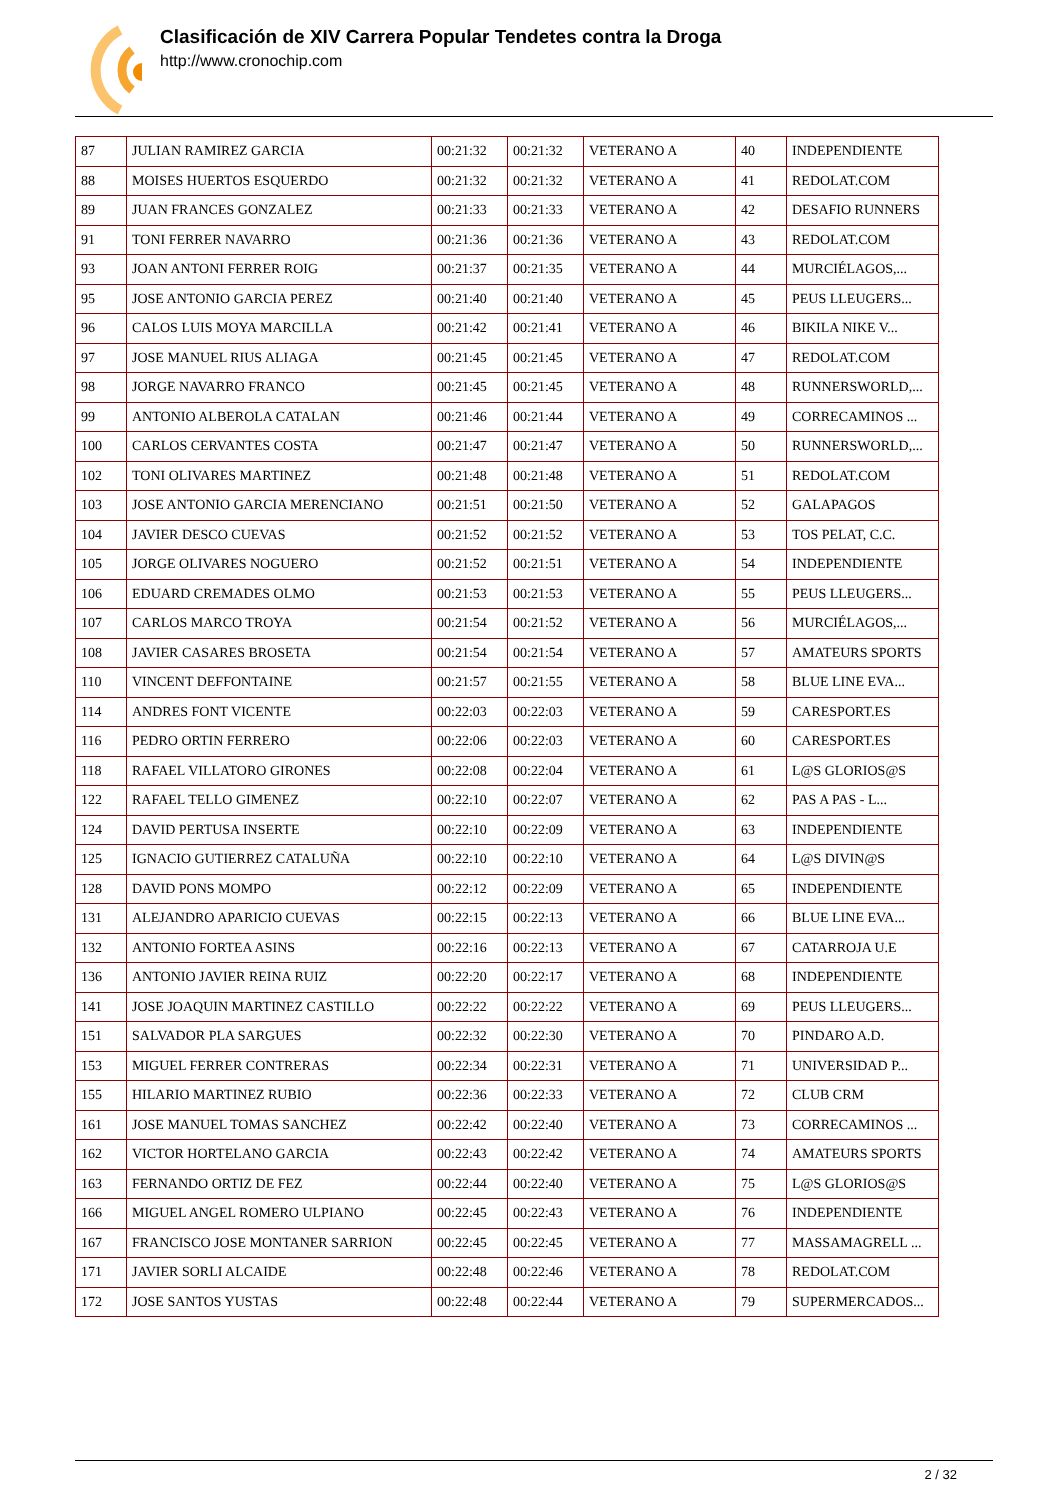Clasificación de XIV Carrera Popular Tendetes contra la Droga
http://www.cronochip.com
| 87 | JULIAN RAMIREZ GARCIA | 00:21:32 | 00:21:32 | VETERANO A | 40 | INDEPENDIENTE |
| 88 | MOISES HUERTOS ESQUERDO | 00:21:32 | 00:21:32 | VETERANO A | 41 | REDOLAT.COM |
| 89 | JUAN FRANCES GONZALEZ | 00:21:33 | 00:21:33 | VETERANO A | 42 | DESAFIO RUNNERS |
| 91 | TONI FERRER NAVARRO | 00:21:36 | 00:21:36 | VETERANO A | 43 | REDOLAT.COM |
| 93 | JOAN ANTONI FERRER ROIG | 00:21:37 | 00:21:35 | VETERANO A | 44 | MURCIÉLAGOS,... |
| 95 | JOSE ANTONIO GARCIA PEREZ | 00:21:40 | 00:21:40 | VETERANO A | 45 | PEUS LLEUGERS... |
| 96 | CALOS LUIS MOYA MARCILLA | 00:21:42 | 00:21:41 | VETERANO A | 46 | BIKILA NIKE V... |
| 97 | JOSE MANUEL RIUS ALIAGA | 00:21:45 | 00:21:45 | VETERANO A | 47 | REDOLAT.COM |
| 98 | JORGE NAVARRO FRANCO | 00:21:45 | 00:21:45 | VETERANO A | 48 | RUNNERSWORLD,... |
| 99 | ANTONIO ALBEROLA CATALAN | 00:21:46 | 00:21:44 | VETERANO A | 49 | CORRECAMINOS ... |
| 100 | CARLOS CERVANTES COSTA | 00:21:47 | 00:21:47 | VETERANO A | 50 | RUNNERSWORLD,... |
| 102 | TONI OLIVARES MARTINEZ | 00:21:48 | 00:21:48 | VETERANO A | 51 | REDOLAT.COM |
| 103 | JOSE ANTONIO GARCIA MERENCIANO | 00:21:51 | 00:21:50 | VETERANO A | 52 | GALAPAGOS |
| 104 | JAVIER DESCO CUEVAS | 00:21:52 | 00:21:52 | VETERANO A | 53 | TOS PELAT, C.C. |
| 105 | JORGE OLIVARES NOGUERO | 00:21:52 | 00:21:51 | VETERANO A | 54 | INDEPENDIENTE |
| 106 | EDUARD CREMADES OLMO | 00:21:53 | 00:21:53 | VETERANO A | 55 | PEUS LLEUGERS... |
| 107 | CARLOS MARCO TROYA | 00:21:54 | 00:21:52 | VETERANO A | 56 | MURCIÉLAGOS,... |
| 108 | JAVIER CASARES BROSETA | 00:21:54 | 00:21:54 | VETERANO A | 57 | AMATEURS SPORTS |
| 110 | VINCENT DEFFONTAINE | 00:21:57 | 00:21:55 | VETERANO A | 58 | BLUE LINE EVA... |
| 114 | ANDRES FONT VICENTE | 00:22:03 | 00:22:03 | VETERANO A | 59 | CARESPORT.ES |
| 116 | PEDRO ORTIN FERRERO | 00:22:06 | 00:22:03 | VETERANO A | 60 | CARESPORT.ES |
| 118 | RAFAEL VILLATORO GIRONES | 00:22:08 | 00:22:04 | VETERANO A | 61 | L@S GLORIOS@S |
| 122 | RAFAEL TELLO GIMENEZ | 00:22:10 | 00:22:07 | VETERANO A | 62 | PAS A PAS - L... |
| 124 | DAVID PERTUSA INSERTE | 00:22:10 | 00:22:09 | VETERANO A | 63 | INDEPENDIENTE |
| 125 | IGNACIO GUTIERREZ CATALUÑA | 00:22:10 | 00:22:10 | VETERANO A | 64 | L@S DIVIN@S |
| 128 | DAVID PONS MOMPO | 00:22:12 | 00:22:09 | VETERANO A | 65 | INDEPENDIENTE |
| 131 | ALEJANDRO APARICIO CUEVAS | 00:22:15 | 00:22:13 | VETERANO A | 66 | BLUE LINE EVA... |
| 132 | ANTONIO FORTEA ASINS | 00:22:16 | 00:22:13 | VETERANO A | 67 | CATARROJA U.E |
| 136 | ANTONIO JAVIER REINA RUIZ | 00:22:20 | 00:22:17 | VETERANO A | 68 | INDEPENDIENTE |
| 141 | JOSE JOAQUIN MARTINEZ CASTILLO | 00:22:22 | 00:22:22 | VETERANO A | 69 | PEUS LLEUGERS... |
| 151 | SALVADOR PLA SARGUES | 00:22:32 | 00:22:30 | VETERANO A | 70 | PINDARO A.D. |
| 153 | MIGUEL FERRER CONTRERAS | 00:22:34 | 00:22:31 | VETERANO A | 71 | UNIVERSIDAD P... |
| 155 | HILARIO MARTINEZ RUBIO | 00:22:36 | 00:22:33 | VETERANO A | 72 | CLUB CRM |
| 161 | JOSE MANUEL TOMAS SANCHEZ | 00:22:42 | 00:22:40 | VETERANO A | 73 | CORRECAMINOS ... |
| 162 | VICTOR HORTELANO GARCIA | 00:22:43 | 00:22:42 | VETERANO A | 74 | AMATEURS SPORTS |
| 163 | FERNANDO ORTIZ DE FEZ | 00:22:44 | 00:22:40 | VETERANO A | 75 | L@S GLORIOS@S |
| 166 | MIGUEL ANGEL ROMERO ULPIANO | 00:22:45 | 00:22:43 | VETERANO A | 76 | INDEPENDIENTE |
| 167 | FRANCISCO JOSE MONTANER SARRION | 00:22:45 | 00:22:45 | VETERANO A | 77 | MASSAMAGRELL ... |
| 171 | JAVIER SORLI ALCAIDE | 00:22:48 | 00:22:46 | VETERANO A | 78 | REDOLAT.COM |
| 172 | JOSE SANTOS YUSTAS | 00:22:48 | 00:22:44 | VETERANO A | 79 | SUPERMERCADOS... |
2 / 32